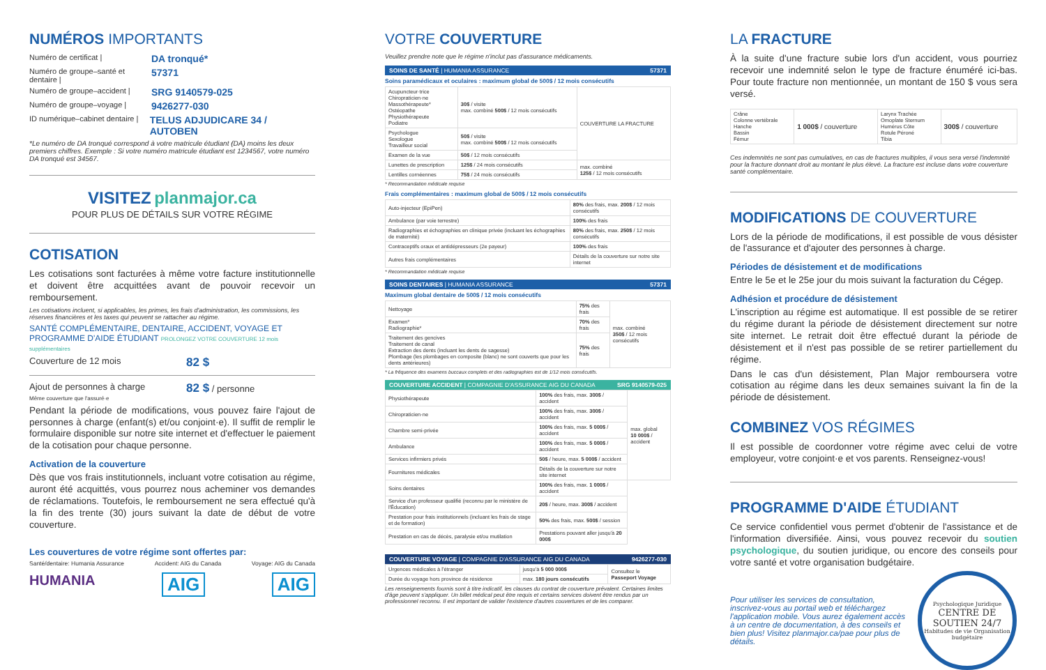NUMÉROS IMPORTANTS
Numéro de certificat | DA tronqué*
Numéro de groupe–santé et dentaire | 57371
Numéro de groupe–accident | SRG 9140579-025
Numéro de groupe–voyage | 9426277-030
ID numérique–cabinet dentaire | TELUS ADJUDICARE 34 / AUTOBEN
*Le numéro de DA tronqué correspond à votre matricule étudiant (DA) moins les deux premiers chiffres. Exemple : Si votre numéro matricule étudiant est 1234567, votre numéro DA tronqué est 34567.
VISITEZ planmajor.ca
POUR PLUS DE DÉTAILS SUR VOTRE RÉGIME
COTISATION
Les cotisations sont facturées à même votre facture institutionnelle et doivent être acquittées avant de pouvoir recevoir un remboursement.
Les cotisations incluent, si applicables, les primes, les frais d'administration, les commissions, les réserves financières et les taxes qui peuvent se rattacher au régime.
SANTÉ COMPLÉMENTAIRE, DENTAIRE, ACCIDENT, VOYAGE ET PROGRAMME D'AIDE ÉTUDIANT PROLONGEZ VOTRE COUVERTURE 12 mois supplémentaires
Couverture de 12 mois 82 $
Ajout de personnes à charge
Même couverture que l'assuré·e 82 $ / personne
Pendant la période de modifications, vous pouvez faire l'ajout de personnes à charge (enfant(s) et/ou conjoint·e). Il suffit de remplir le formulaire disponible sur notre site internet et d'effectuer le paiement de la cotisation pour chaque personne.
Activation de la couverture
Dès que vos frais institutionnels, incluant votre cotisation au régime, auront été acquittés, vous pourrez nous acheminer vos demandes de réclamations. Toutefois, le remboursement ne sera effectué qu'à la fin des trente (30) jours suivant la date de début de votre couverture.
Les couvertures de votre régime sont offertes par:
Santé/dentaire: Humania Assurance Accident: AIG du Canada Voyage: AIG du Canada
HUMANIA AIG AIG
VOTRE COUVERTURE
Veuillez prendre note que le régime n'inclut pas d'assurance médicaments.
SOINS DE SANTÉ | HUMANIA ASSURANCE 57371
Soins paramédicaux et oculaires : maximum global de 500$ / 12 mois consécutifs
| Acupuncteur·trice Chiropraticien·ne Massothérapeute* Ostéopathe Physiothérapeute Podiatre | 30$ / visite max. combiné 500$ / 12 mois consécutifs | COUVERTURE LA FRACTURE |
| Psychologue Sexologue Travailleur social | 50$ / visite max. combiné 500$ / 12 mois consécutifs | |
| Examen de la vue | 50$ / 12 mois consécutifs | |
| Lunettes de prescription | 125$ / 24 mois consécutifs | max. combiné 125$ / 12 mois consécutifs |
| Lentilles cornéennes | 75$ / 24 mois consécutifs | |
* Recommandation médicale requise
Frais complémentaires : maximum global de 500$ / 12 mois consécutifs
| Auto-injecteur (EpiPen) | 80% des frais, max. 200$ / 12 mois consécutifs |
| Ambulance (par voie terrestre) | 100% des frais |
| Radiographies et échographies en clinique privée (incluant les échographies de maternité) | 80% des frais, max. 250$ / 12 mois consécutifs |
| Contraceptifs oraux et antidépresseurs (2e payeur) | 100% des frais |
| Autres frais complémentaires | Détails de la couverture sur notre site internet |
* Recommandation médicale requise
SOINS DENTAIRES | HUMANIA ASSURANCE 57371
Maximum global dentaire de 500$ / 12 mois consécutifs
| Nettoyage | 75% des frais | max. combiné 350$ / 12 mois consécutifs |
| Examen* Radiographie* | 70% des frais | |
| Traitement des gencives Traitement de canal Extraction des dents (incluant les dents de sagesse) Plombage (les plombages en composite (blanc) ne sont couverts que pour les dents antérieures) | 75% des frais | |
* La fréquence des examens buccaux complets et des radiographies est de 1/12 mois consécutifs.
COUVERTURE ACCIDENT | COMPAGNIE D'ASSURANCE AIG DU CANADA SRG 9140579-025
| Physiothérapeute | 100% des frais, max. 300$ / accident | max. global 10 000$ / accident |
| Chiropraticien·ne | 100% des frais, max. 300$ / accident | |
| Chambre semi-privée | 100% des frais, max. 5 000$ / accident | |
| Ambulance | 100% des frais, max. 5 000$ / accident | |
| Services infirmiers privés | 50$ / heure, max. 5 000$ / accident | |
| Fournitures médicales | Détails de la couverture sur notre site internet | |
| Soins dentaires | 100% des frais, max. 1 000$ / accident | |
| Service d'un professeur qualifié (reconnu par le ministère de l'Éducation) | 20$ / heure, max. 300$ / accident | |
| Prestation pour frais institutionnels (incluant les frais de stage et de formation) | 50% des frais, max. 500$ / session | |
| Prestation en cas de décès, paralysie et/ou mutilation | Prestations pouvant aller jusqu'à 20 000$ | |
COUVERTURE VOYAGE | COMPAGNIE D'ASSURANCE AIG DU CANADA 9426277-030
| Urgences médicales à l'étranger | jusqu'à 5 000 000$ | Consultez le Passeport Voyage |
| Durée du voyage hors province de résidence | max. 180 jours consécutifs | |
Les renseignements fournis sont à titre indicatif, les clauses du contrat de couverture prévalent. Certaines limites d'âge peuvent s'appliquer. Un billet médical peut être requis et certains services doivent être rendus par un professionnel reconnu. Il est important de valider l'existence d'autres couvertures et de les comparer.
LA FRACTURE
À la suite d'une fracture subie lors d'un accident, vous pourriez recevoir une indemnité selon le type de fracture énuméré ici-bas. Pour toute fracture non mentionnée, un montant de 150 $ vous sera versé.
| Crâne Colonne vertébrale Hanche Bassin Fémur | 1 000$ / couverture | Larynx Trachée Omoplate Sternum Humérus Côte Rotule Péroné Tibia | 300$ / couverture |
Ces indemnités ne sont pas cumulatives, en cas de fractures multiples, il vous sera versé l'indemnité pour la fracture donnant droit au montant le plus élevé. La fracture est incluse dans votre couverture santé complémentaire.
MODIFICATIONS DE COUVERTURE
Lors de la période de modifications, il est possible de vous désister de l'assurance et d'ajouter des personnes à charge.
Périodes de désistement et de modifications
Entre le 5e et le 25e jour du mois suivant la facturation du Cégep.
Adhésion et procédure de désistement
L'inscription au régime est automatique. Il est possible de se retirer du régime durant la période de désistement directement sur notre site internet. Le retrait doit être effectué durant la période de désistement et il n'est pas possible de se retirer partiellement du régime.
Dans le cas d'un désistement, Plan Major remboursera votre cotisation au régime dans les deux semaines suivant la fin de la période de désistement.
COMBINEZ VOS RÉGIMES
Il est possible de coordonner votre régime avec celui de votre employeur, votre conjoint·e et vos parents. Renseignez-vous!
PROGRAMME D'AIDE ÉTUDIANT
Ce service confidentiel vous permet d'obtenir de l'assistance et de l'information diversifiée. Ainsi, vous pouvez recevoir du soutien psychologique, du soutien juridique, ou encore des conseils pour votre santé et votre organisation budgétaire.
Pour utiliser les services de consultation, inscrivez-vous au portail web et téléchargez l'application mobile. Vous aurez également accès à un centre de documentation, à des conseils et bien plus! Visitez planmajor.ca/pae pour plus de détails.
Psychologique Juridique
CENTRE DE SOUTIEN 24/7
Habitudes de vie Organisation budgétaire